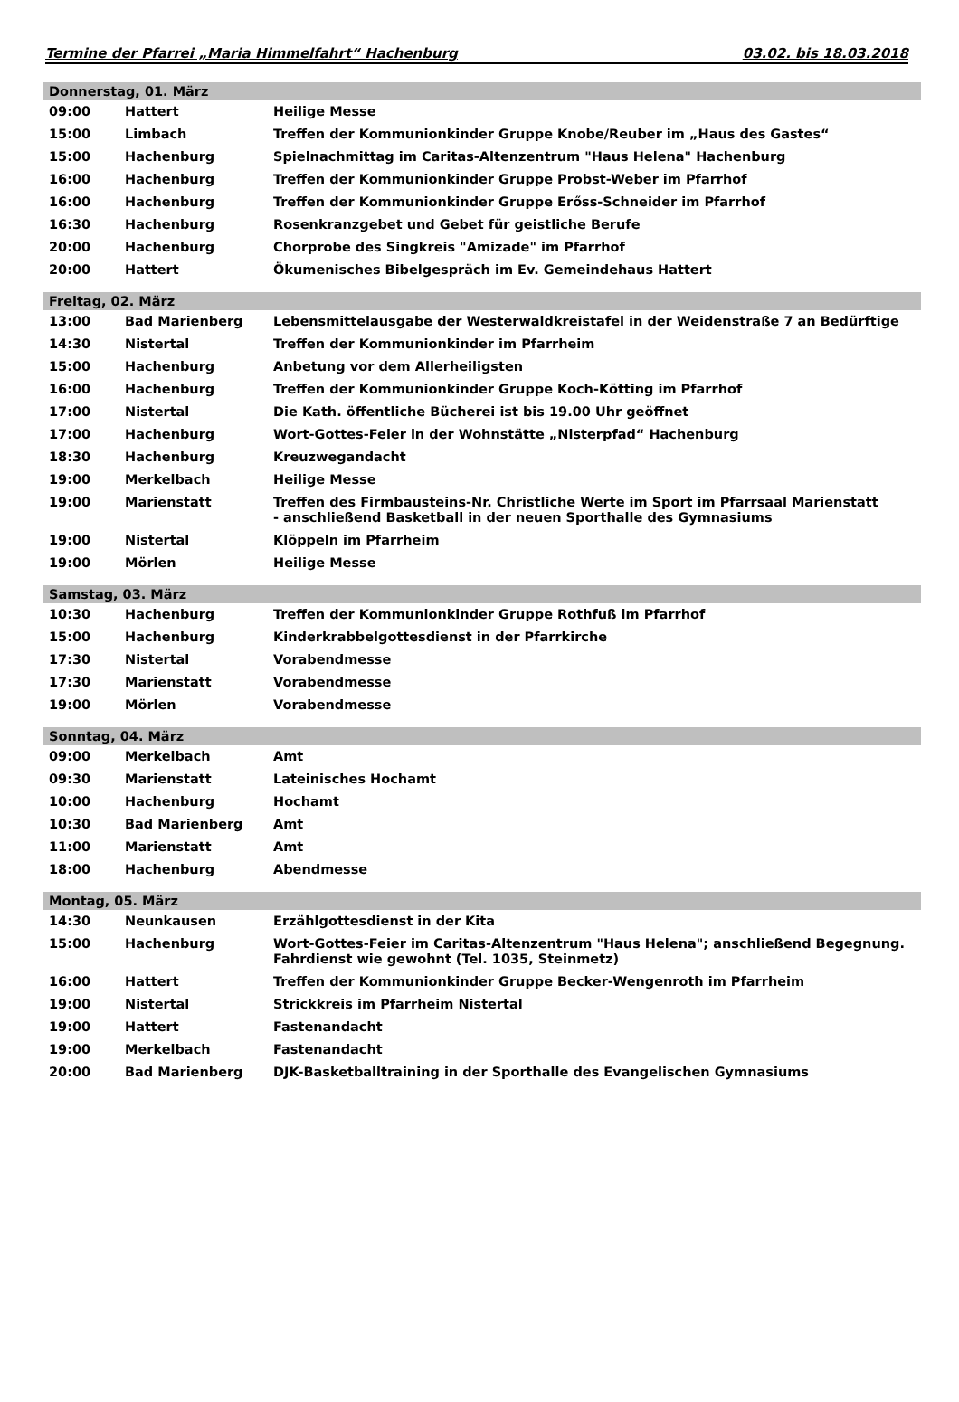Termine der Pfarrei „Maria Himmelfahrt“ Hachenburg 03.02. bis 18.03.2018
| Donnerstag, 01. März | | |
| --- | --- | --- |
| 09:00 | Hattert | Heilige Messe |
| 15:00 | Limbach | Treffen der Kommunionkinder Gruppe Knobe/Reuber im „Haus des Gastes“ |
| 15:00 | Hachenburg | Spielnachmittag im Caritas-Altenzentrum "Haus Helena" Hachenburg |
| 16:00 | Hachenburg | Treffen der Kommunionkinder Gruppe Probst-Weber im Pfarrhof |
| 16:00 | Hachenburg | Treffen der Kommunionkinder Gruppe Erőss-Schneider im Pfarrhof |
| 16:30 | Hachenburg | Rosenkranzgebet und Gebet für geistliche Berufe |
| 20:00 | Hachenburg | Chorprobe des Singkreis "Amizade" im Pfarrhof |
| 20:00 | Hattert | Ökumenisches Bibelgespräch im Ev. Gemeindehaus Hattert |
| Freitag, 02. März | | |
| 13:00 | Bad Marienberg | Lebensmittelausgabe der Westerwaldkreistafel in der Weidenstraße 7 an Bedürftige |
| 14:30 | Nistertal | Treffen der Kommunionkinder im Pfarrheim |
| 15:00 | Hachenburg | Anbetung vor dem Allerheiligsten |
| 16:00 | Hachenburg | Treffen der Kommunionkinder Gruppe Koch-Kötting im Pfarrhof |
| 17:00 | Nistertal | Die Kath. öffentliche Bücherei ist bis 19.00 Uhr geöffnet |
| 17:00 | Hachenburg | Wort-Gottes-Feier in der Wohnstätte „Nisterpfad“ Hachenburg |
| 18:30 | Hachenburg | Kreuzwegandacht |
| 19:00 | Merkelbach | Heilige Messe |
| 19:00 | Marienstatt | Treffen des Firmbausteins-Nr. Christliche Werte im Sport im Pfarrsaal Marienstatt - anschließend Basketball in der neuen Sporthalle des Gymnasiums |
| 19:00 | Nistertal | Klöppeln im Pfarrheim |
| 19:00 | Mörlen | Heilige Messe |
| Samstag, 03. März | | |
| 10:30 | Hachenburg | Treffen der Kommunionkinder Gruppe Rothfuß im Pfarrhof |
| 15:00 | Hachenburg | Kinderkrabbelgottesdienst in der Pfarrkirche |
| 17:30 | Nistertal | Vorabendmesse |
| 17:30 | Marienstatt | Vorabendmesse |
| 19:00 | Mörlen | Vorabendmesse |
| Sonntag, 04. März | | |
| 09:00 | Merkelbach | Amt |
| 09:30 | Marienstatt | Lateinisches Hochamt |
| 10:00 | Hachenburg | Hochamt |
| 10:30 | Bad Marienberg | Amt |
| 11:00 | Marienstatt | Amt |
| 18:00 | Hachenburg | Abendmesse |
| Montag, 05. März | | |
| 14:30 | Neunkausen | Erzählgottesdienst in der Kita |
| 15:00 | Hachenburg | Wort-Gottes-Feier im Caritas-Altenzentrum "Haus Helena"; anschließend Begegnung. Fahrdienst wie gewohnt (Tel. 1035, Steinmetz) |
| 16:00 | Hattert | Treffen der Kommunionkinder Gruppe Becker-Wengenroth im Pfarrheim |
| 19:00 | Nistertal | Strickkreis im Pfarrheim Nistertal |
| 19:00 | Hattert | Fastenandacht |
| 19:00 | Merkelbach | Fastenandacht |
| 20:00 | Bad Marienberg | DJK-Basketballtraining in der Sporthalle des Evangelischen Gymnasiums |